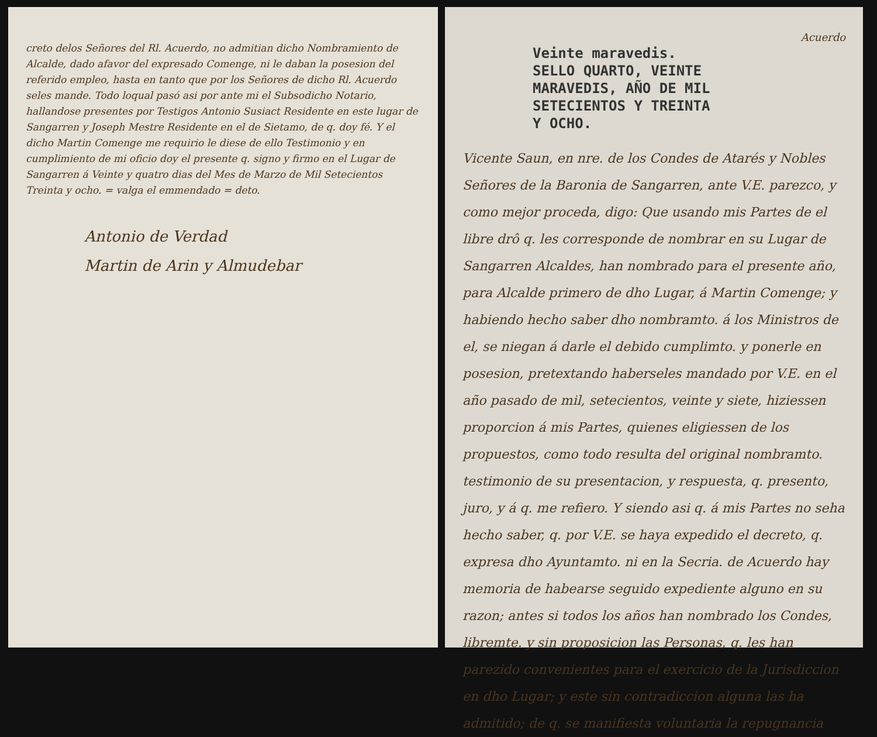creto delos Señores del Rl. Acuerdo, no admitian dicho Nombramiento de Alcalde, dado afavor del expresado Comenge, ni le daban la posesion del referido empleo, hasta en tanto que por los Señores de dicho Rl. Acuerdo seles mande. Todo loqual pasó asi por ante mi el Subsodicho Notario, hallandose presentes por Testigos Antonio Susiact Residente en este lugar de Sangarren y Joseph Mestre Residente en el de Sietamo, de q. doy fé. Y el dicho Martin Comenge me requirio le diese de ello Testimonio y en cumplimiento de mi oficio doy el presente q. signo y firmo en el Lugar de Sangarren á Veinte y quatro dias del Mes de Marzo de Mil Setecientos Treinta y ocho. = valga el emmendado = deto.
Antonio de Verdad
Martin de Arin y Almudebar
Acuerdo
Veinte maravedis.
SELLO QUARTO, VEINTE
MARAVEDIS, AÑO DE MIL
SETECIENTOS Y TREINTA
Y OCHO.
Vicente Saun, en nre. de los Condes de Atarés y Nobles Señores de la Baronia de Sangarren, ante V.E. parezco, y como mejor proceda, digo: Que usando mis Partes de el libre drô q. les corresponde de nombrar en su Lugar de Sangarren Alcaldes, han nombrado para el presente año, para Alcalde primero de dho Lugar, á Martin Comenge; y habiendo hecho saber dho nombramto. á los Ministros de el, se niegan á darle el debido cumplimto. y ponerle en posesion, pretextando haberseles mandado por V.E. en el año pasado de mil, setecientos, veinte y siete, hiziessen proporcion á mis Partes, quienes eligiessen de los propuestos, como todo resulta del original nombramto. testimonio de su presentacion, y respuesta, q. presento, juro, y á q. me refiero. Y siendo asi q. á mis Partes no seha hecho saber, q. por V.E. se haya expedido el decreto, q. expresa dho Ayuntamto. ni en la Secria. de Acuerdo hay memoria de habearse seguido expediente alguno en su razon; antes si todos los años han nombrado los Condes, libremte. y sin proposicion las Personas, q. les han parezido convenientes para el exercicio de la Jurisdiccion en dho Lugar; y este sin contradiccion alguna las ha admitido; de q. se manifiesta voluntaria la repugnancia